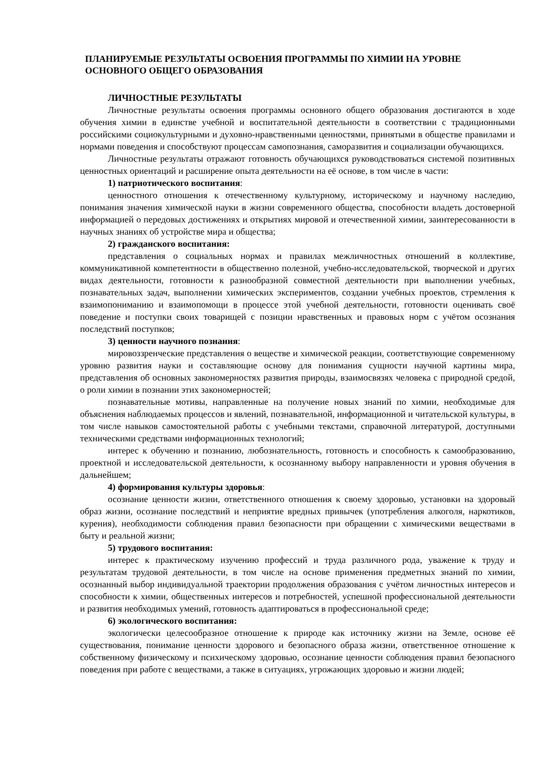ПЛАНИРУЕМЫЕ РЕЗУЛЬТАТЫ ОСВОЕНИЯ ПРОГРАММЫ ПО ХИМИИ НА УРОВНЕ ОСНОВНОГО ОБЩЕГО ОБРАЗОВАНИЯ
ЛИЧНОСТНЫЕ РЕЗУЛЬТАТЫ
Личностные результаты освоения программы основного общего образования достигаются в ходе обучения химии в единстве учебной и воспитательной деятельности в соответствии с традиционными российскими социокультурными и духовно-нравственными ценностями, принятыми в обществе правилами и нормами поведения и способствуют процессам самопознания, саморазвития и социализации обучающихся.
Личностные результаты отражают готовность обучающихся руководствоваться системой позитивных ценностных ориентаций и расширение опыта деятельности на её основе, в том числе в части:
1) патриотического воспитания:
ценностного отношения к отечественному культурному, историческому и научному наследию, понимания значения химической науки в жизни современного общества, способности владеть достоверной информацией о передовых достижениях и открытиях мировой и отечественной химии, заинтересованности в научных знаниях об устройстве мира и общества;
2) гражданского воспитания:
представления о социальных нормах и правилах межличностных отношений в коллективе, коммуникативной компетентности в общественно полезной, учебно-исследовательской, творческой и других видах деятельности, готовности к разнообразной совместной деятельности при выполнении учебных, познавательных задач, выполнении химических экспериментов, создании учебных проектов, стремления к взаимопониманию и взаимопомощи в процессе этой учебной деятельности, готовности оценивать своё поведение и поступки своих товарищей с позиции нравственных и правовых норм с учётом осознания последствий поступков;
3) ценности научного познания:
мировоззренческие представления о веществе и химической реакции, соответствующие современному уровню развития науки и составляющие основу для понимания сущности научной картины мира, представления об основных закономерностях развития природы, взаимосвязях человека с природной средой, о роли химии в познании этих закономерностей;
познавательные мотивы, направленные на получение новых знаний по химии, необходимые для объяснения наблюдаемых процессов и явлений, познавательной, информационной и читательской культуры, в том числе навыков самостоятельной работы с учебными текстами, справочной литературой, доступными техническими средствами информационных технологий;
интерес к обучению и познанию, любознательность, готовность и способность к самообразованию, проектной и исследовательской деятельности, к осознанному выбору направленности и уровня обучения в дальнейшем;
4) формирования культуры здоровья:
осознание ценности жизни, ответственного отношения к своему здоровью, установки на здоровый образ жизни, осознание последствий и неприятие вредных привычек (употребления алкоголя, наркотиков, курения), необходимости соблюдения правил безопасности при обращении с химическими веществами в быту и реальной жизни;
5) трудового воспитания:
интерес к практическому изучению профессий и труда различного рода, уважение к труду и результатам трудовой деятельности, в том числе на основе применения предметных знаний по химии, осознанный выбор индивидуальной траектории продолжения образования с учётом личностных интересов и способности к химии, общественных интересов и потребностей, успешной профессиональной деятельности и развития необходимых умений, готовность адаптироваться в профессиональной среде;
6) экологического воспитания:
экологически целесообразное отношение к природе как источнику жизни на Земле, основе её существования, понимание ценности здорового и безопасного образа жизни, ответственное отношение к собственному физическому и психическому здоровью, осознание ценности соблюдения правил безопасного поведения при работе с веществами, а также в ситуациях, угрожающих здоровью и жизни людей;